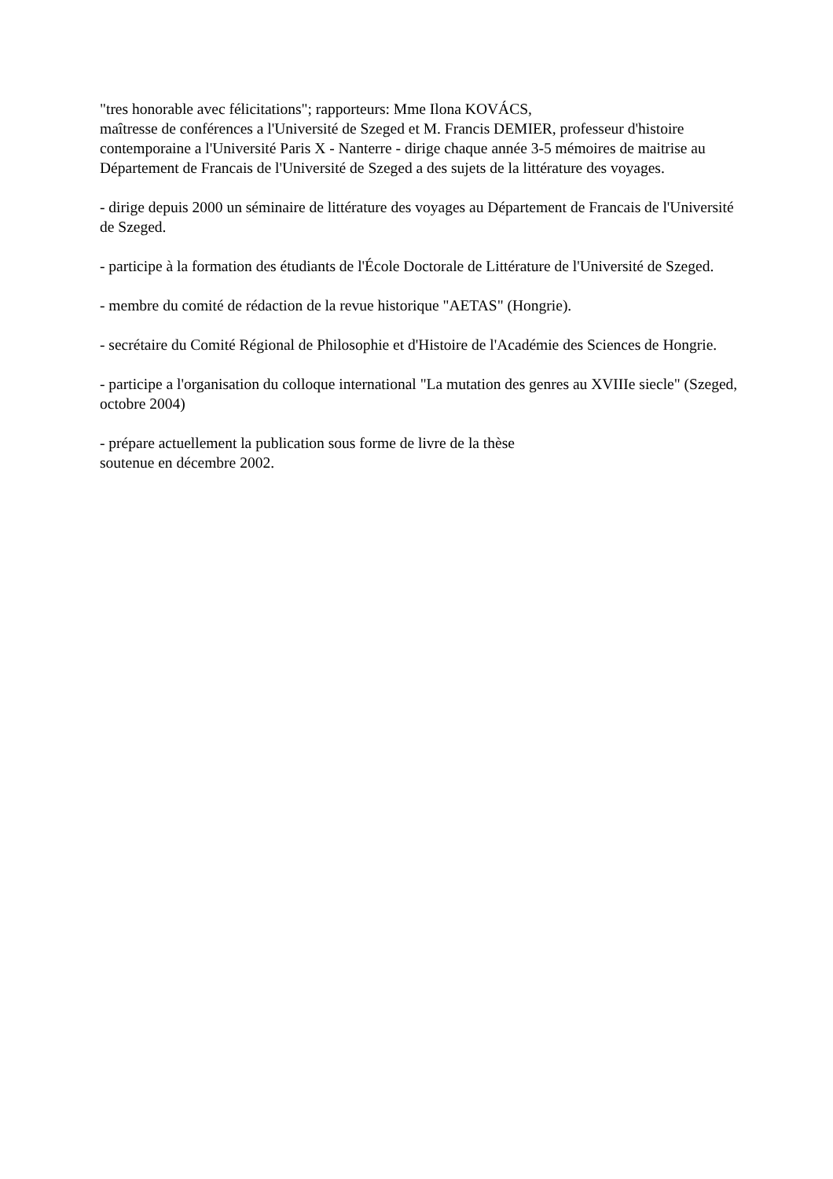"tres honorable avec félicitations"; rapporteurs: Mme Ilona KOVÁCS,
maîtresse de conférences a l'Université de Szeged et M. Francis DEMIER, professeur d'histoire contemporaine a l'Université Paris X - Nanterre - dirige chaque année 3-5 mémoires de maitrise au Département de Francais de l'Université de Szeged a des sujets de la littérature des voyages.
- dirige depuis 2000 un séminaire de littérature des voyages au Département de Francais de l'Université de Szeged.
- participe à la formation des étudiants de l'École Doctorale de Littérature de l'Université de Szeged.
- membre du comité de rédaction de la revue historique "AETAS" (Hongrie).
- secrétaire du Comité Régional de Philosophie et d'Histoire de l'Académie des Sciences de Hongrie.
- participe a l'organisation du colloque international "La mutation des genres au XVIIIe siecle" (Szeged, octobre 2004)
- prépare actuellement la publication sous forme de livre de la thèse
soutenue en décembre 2002.